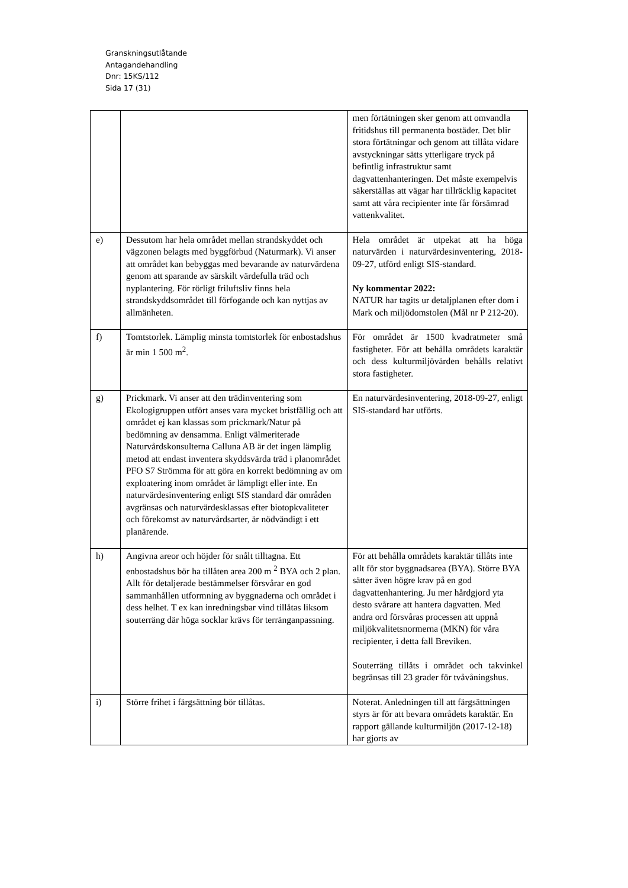Granskningsutlåtande
Antagandehandling
Dnr: 15KS/112
Sida 17 (31)
| | | men förtätningen sker genom att omvandla fritidshus till permanenta bostäder. Det blir stora förtätningar och genom att tillåta vidare avstyckningar sätts ytterligare tryck på befintlig infrastruktur samt dagvattenhanteringen. Det måste exempelvis säkerställas att vägar har tillräcklig kapacitet samt att våra recipienter inte får försämrad vattenkvalitet. |
| e) | Dessutom har hela området mellan strandskyddet och vägzonen belagts med byggförbud (Naturmark). Vi anser att området kan bebyggas med bevarande av naturvärdena genom att sparande av särskilt värdefulla träd och nyplantering. För rörligt friluftsliv finns hela strandskyddsområdet till förfogande och kan nyttjas av allmänheten. | Hela området är utpekat att ha höga naturvärden i naturvärdesinventering, 2018-09-27, utförd enligt SIS-standard. Ny kommentar 2022: NATUR har tagits ur detaljplanen efter dom i Mark och miljödomstolen (Mål nr P 212-20). |
| f) | Tomtstorlek. Lämplig minsta tomtstorlek för enbostadshus är min 1 500 m<sup>2</sup>. | För området är 1500 kvadratmeter små fastigheter. För att behålla områdets karaktär och dess kulturmiljövärden behålls relativt stora fastigheter. |
| g) | Prickmark. Vi anser att den trädinventering som Ekologigruppen utfört anses vara mycket bristfällig och att området ej kan klassas som prickmark/Natur på bedömning av densamma. Enligt välmeriterade Naturvårdskonsulterna Calluna AB är det ingen lämplig metod att endast inventera skyddsvärda träd i planområdet PFO S7 Strömma för att göra en korrekt bedömning av om exploatering inom området är lämpligt eller inte. En naturvärdesinventering enligt SIS standard där områden avgränsas och naturvärdesklassas efter biotopkvaliteter och förekomst av naturvårdsarter, är nödvändigt i ett planärende. | En naturvärdesinventering, 2018-09-27, enligt SIS-standard har utförts. |
| h) | Angivna areor och höjder för snålt tilltagna. Ett enbostadshus bör ha tillåten area 200 m <sup>2</sup> BYA och 2 plan. Allt för detaljerade bestämmelser försvårar en god sammanhållen utformning av byggnaderna och området i dess helhet. T ex kan inredningsbar vind tillåtas liksom souterräng där höga socklar krävs för terränganpassning. | För att behålla områdets karaktär tillåts inte allt för stor byggnadsarea (BYA). Större BYA sätter även högre krav på en god dagvattenhantering. Ju mer hårdgjord yta desto svårare att hantera dagvatten. Med andra ord försvåras processen att uppnå miljökvalitetsnormerna (MKN) för våra recipienter, i detta fall Breviken. Souterräng tillåts i området och takvinkel begränsas till 23 grader för tvåvåningshus. |
| i) | Större frihet i färgsättning bör tillåtas. | Noterat. Anledningen till att färgsättningen styrs är för att bevara områdets karaktär. En rapport gällande kulturmiljön (2017-12-18) har gjorts av |